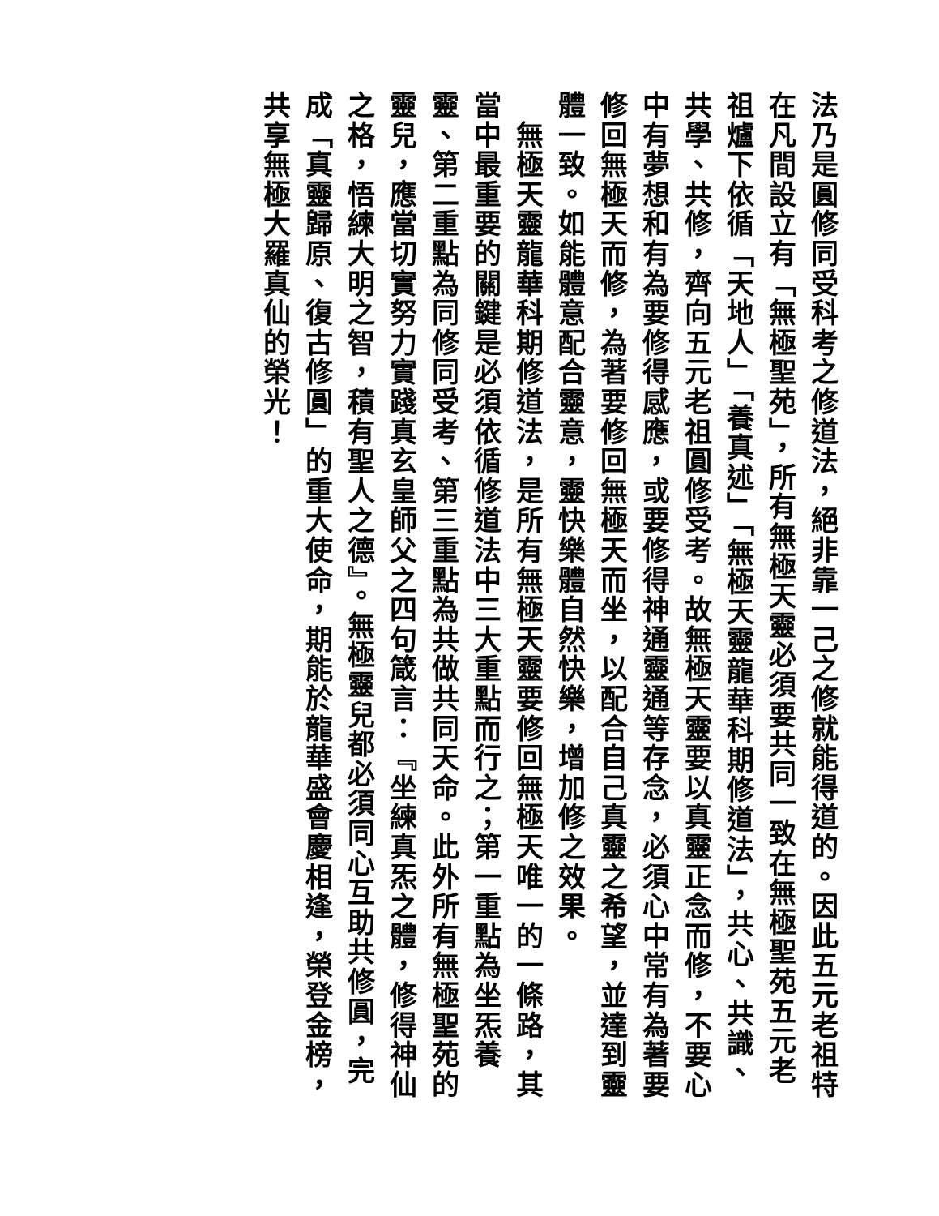法乃是圓修同受科考之修道法，絕非靠一己之修就能得道的。因此五元老祖特在凡間設立有「無極聖苑」，所有無極天靈必須要共同一致在無極聖苑五元老祖爐下依循「天地人」「養真述」「無極天靈龍華科期修道法」，共心、共識、共學、共修，齊向五元老祖圓修受考。故無極天靈要以真靈正念而修，不要心中有夢想和有為要修得感應，或要修得神通靈通等存念，必須心中常有為著要修回無極天而修，為著要修回無極天而坐，以配合自己真靈之希望，並達到靈體一致。如能體意配合靈意，靈快樂體自然快樂，增加修之效果。
　無極天靈龍華科期修道法，是所有無極天靈要修回無極天唯一的一條路，其當中最重要的關鍵是必須依循修道法中三大重點而行之；第一重點為坐炁養靈、第二重點為同修同受考、第三重點為共做共同天命。此外所有無極聖苑的靈兒，應當切實努力實踐真玄皇師父之四句箴言：『坐練真炁之體，修得神仙之格，悟練大明之智，積有聖人之德』。無極靈兒都必須同心互助共修圓，完成「真靈歸原、復古修圓」的重大使命，期能於龍華盛會慶相逢，榮登金榜，共享無極大羅真仙的榮光！